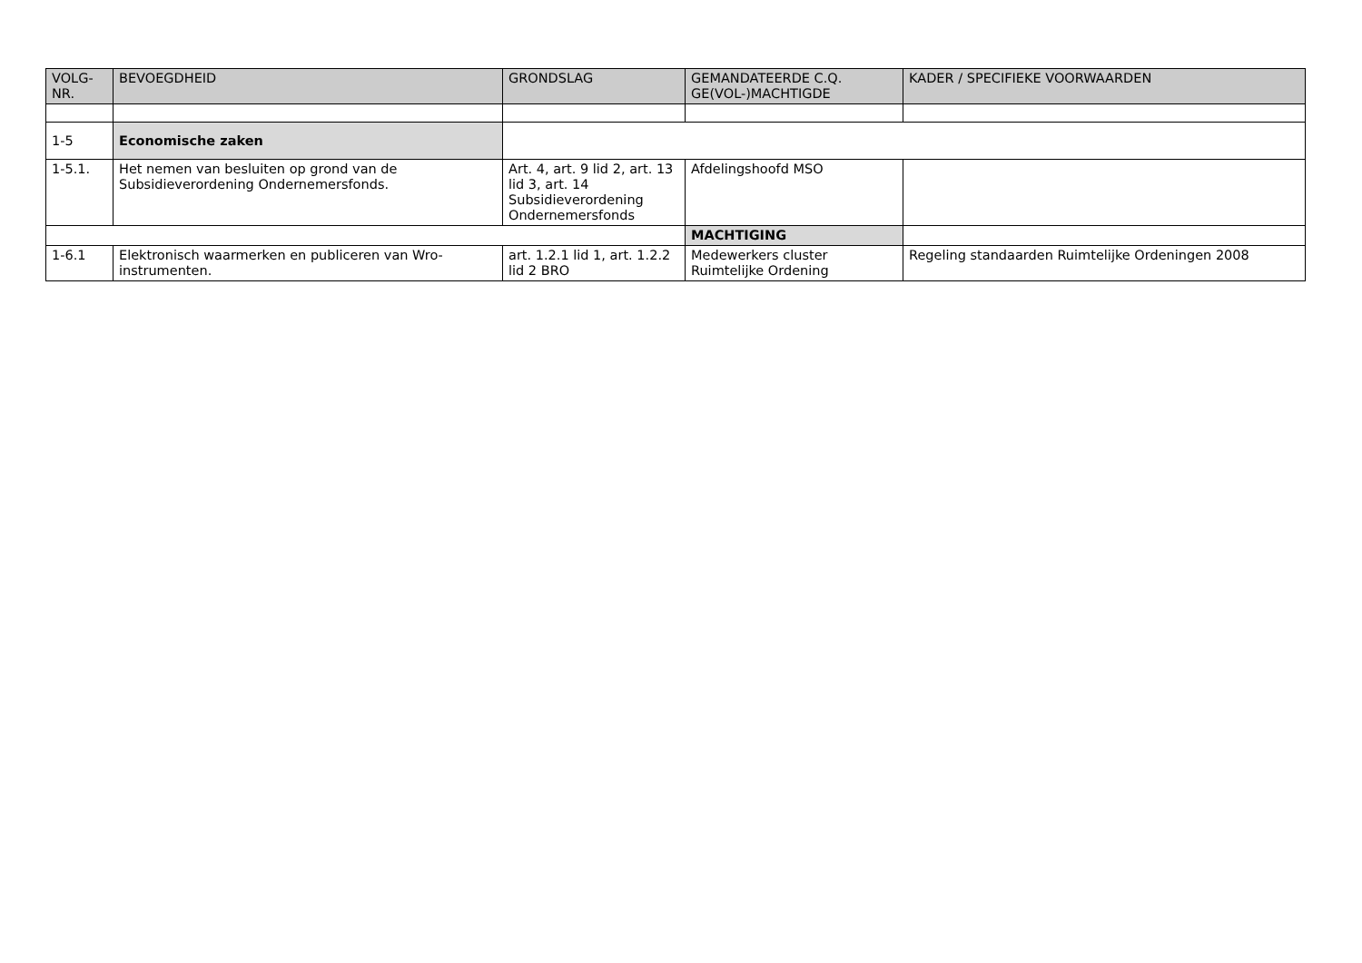| VOLG- NR. | BEVOEGDHEID | GRONDSLAG | GEMANDATEERDE C.Q. GE(VOL-)MACHTIGDE | KADER / SPECIFIEKE VOORWAARDEN |
| --- | --- | --- | --- | --- |
| 1-5 | Economische zaken | | | |
| 1-5.1. | Het nemen van besluiten op grond van de Subsidieverordening Ondernemersfonds. | Art. 4, art. 9 lid 2, art. 13 lid 3, art. 14 Subsidieverordening Ondernemersfonds | Afdelingshoofd MSO | |
| | | | MACHTIGING | |
| 1-6.1 | Elektronisch waarmerken en publiceren van Wro-instrumenten. | art. 1.2.1 lid 1, art. 1.2.2 lid 2 BRO | Medewerkers cluster Ruimtelijke Ordening | Regeling standaarden Ruimtelijke Ordeningen 2008 |